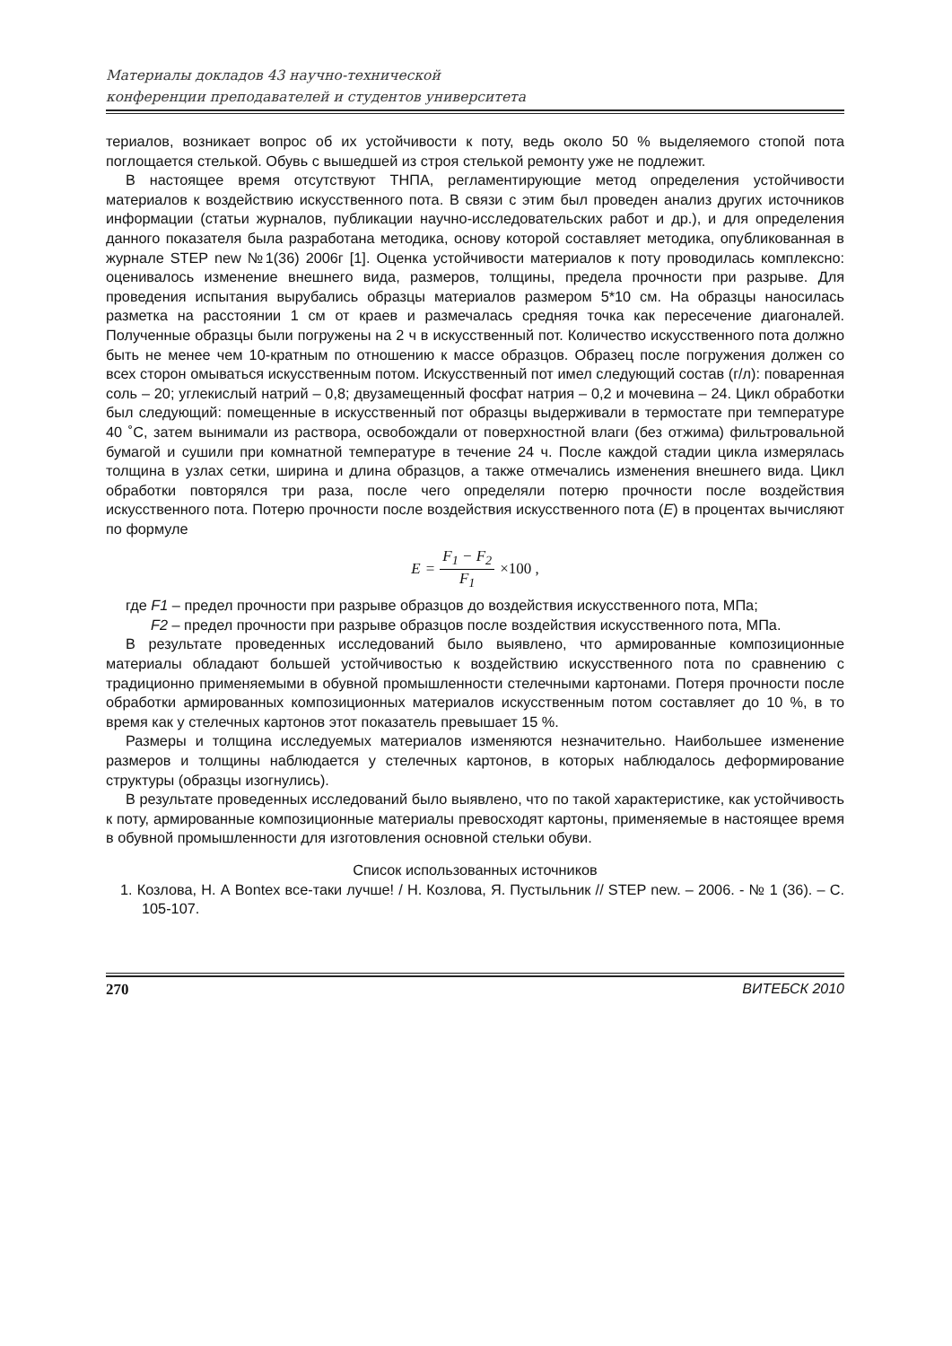Материалы докладов 43 научно-технической
конференции преподавателей и студентов университета
териалов, возникает вопрос об их устойчивости к поту, ведь около 50 % выделяемого стопой пота поглощается стелькой. Обувь с вышедшей из строя стелькой ремонту уже не подлежит.
В настоящее время отсутствуют ТНПА, регламентирующие метод определения устойчивости материалов к воздействию искусственного пота. В связи с этим был проведен анализ других источников информации (статьи журналов, публикации научно-исследовательских работ и др.), и для определения данного показателя была разработана методика, основу которой составляет методика, опубликованная в журнале STEP new №1(36) 2006г [1]. Оценка устойчивости материалов к поту проводилась комплексно: оценивалось изменение внешнего вида, размеров, толщины, предела прочности при разрыве. Для проведения испытания вырубались образцы материалов размером 5*10 см. На образцы наносилась разметка на расстоянии 1 см от краев и размечалась средняя точка как пересечение диагоналей. Полученные образцы были погружены на 2 ч в искусственный пот. Количество искусственного пота должно быть не менее чем 10-кратным по отношению к массе образцов. Образец после погружения должен со всех сторон омываться искусственным потом. Искусственный пот имел следующий состав (г/л): поваренная соль – 20; углекислый натрий – 0,8; двузамещенный фосфат натрия – 0,2 и мочевина – 24. Цикл обработки был следующий: помещенные в искусственный пот образцы выдерживали в термостате при температуре 40 ˚С, затем вынимали из раствора, освобождали от поверхностной влаги (без отжима) фильтровальной бумагой и сушили при комнатной температуре в течение 24 ч. После каждой стадии цикла измерялась толщина в узлах сетки, ширина и длина образцов, а также отмечались изменения внешнего вида. Цикл обработки повторялся три раза, после чего определяли потерю прочности после воздействия искусственного пота. Потерю прочности после воздействия искусственного пота (E) в процентах вычисляют по формуле
E = F<sub>1</sub> − F<sub>2</sub> F<sub>1</sub> ×100 ,
где F1 – предел прочности при разрыве образцов до воздействия искусственного пота, МПа;
F2 – предел прочности при разрыве образцов после воздействия искусственного пота, МПа.
В результате проведенных исследований было выявлено, что армированные композиционные материалы обладают большей устойчивостью к воздействию искусственного пота по сравнению с традиционно применяемыми в обувной промышленности стелечными картонами. Потеря прочности после обработки армированных композиционных материалов искусственным потом составляет до 10 %, в то время как у стелечных картонов этот показатель превышает 15 %.
Размеры и толщина исследуемых материалов изменяются незначительно. Наибольшее изменение размеров и толщины наблюдается у стелечных картонов, в которых наблюдалось деформирование структуры (образцы изогнулись).
В результате проведенных исследований было выявлено, что по такой характеристике, как устойчивость к поту, армированные композиционные материалы превосходят картоны, применяемые в настоящее время в обувной промышленности для изготовления основной стельки обуви.
Список использованных источников
1. Козлова, Н. А Bontex все-таки лучше! / Н. Козлова, Я. Пустыльник // STEP new. – 2006. - № 1 (36). – С. 105-107.
270 ВИТЕБСК 2010